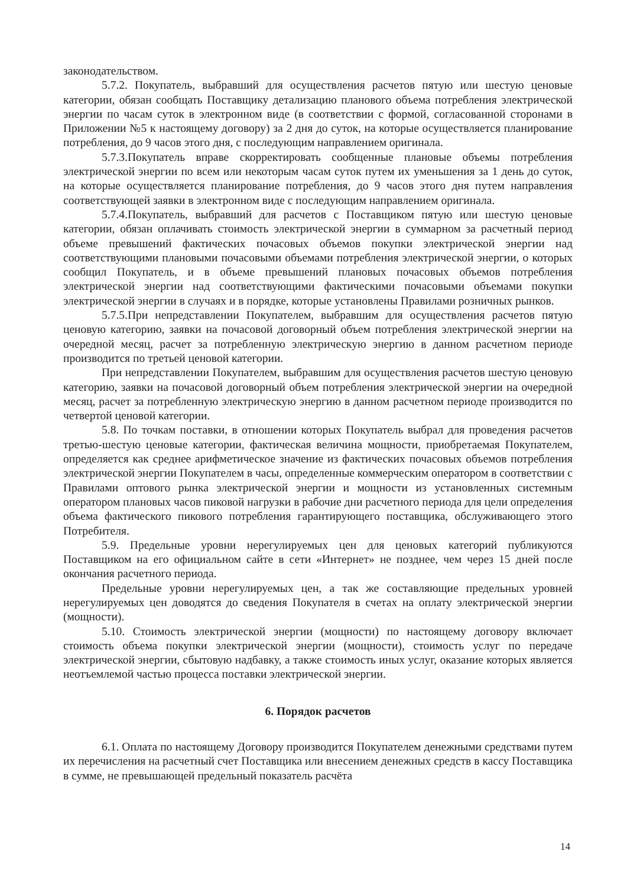законодательством.
5.7.2. Покупатель, выбравший для осуществления расчетов пятую или шестую ценовые категории, обязан сообщать Поставщику детализацию планового объема потребления электрической энергии по часам суток в электронном виде (в соответствии с формой, согласованной сторонами в Приложении №5 к настоящему договору) за 2 дня до суток, на которые осуществляется планирование потребления, до 9 часов этого дня, с последующим направлением оригинала.
5.7.3.Покупатель вправе скорректировать сообщенные плановые объемы потребления электрической энергии по всем или некоторым часам суток путем их уменьшения за 1 день до суток, на которые осуществляется планирование потребления, до 9 часов этого дня путем направления соответствующей заявки в электронном виде с последующим направлением оригинала.
5.7.4.Покупатель, выбравший для расчетов с Поставщиком пятую или шестую ценовые категории, обязан оплачивать стоимость электрической энергии в суммарном за расчетный период объеме превышений фактических почасовых объемов покупки электрической энергии над соответствующими плановыми почасовыми объемами потребления электрической энергии, о которых сообщил Покупатель, и в объеме превышений плановых почасовых объемов потребления электрической энергии над соответствующими фактическими почасовыми объемами покупки электрической энергии в случаях и в порядке, которые установлены Правилами розничных рынков.
5.7.5.При непредставлении Покупателем, выбравшим для осуществления расчетов пятую ценовую категорию, заявки на почасовой договорный объем потребления электрической энергии на очередной месяц, расчет за потребленную электрическую энергию в данном расчетном периоде производится по третьей ценовой категории.
При непредставлении Покупателем, выбравшим для осуществления расчетов шестую ценовую категорию, заявки на почасовой договорный объем потребления электрической энергии на очередной месяц, расчет за потребленную электрическую энергию в данном расчетном периоде производится по четвертой ценовой категории.
5.8. По точкам поставки, в отношении которых Покупатель выбрал для проведения расчетов третью-шестую ценовые категории, фактическая величина мощности, приобретаемая Покупателем, определяется как среднее арифметическое значение из фактических почасовых объемов потребления электрической энергии Покупателем в часы, определенные коммерческим оператором в соответствии с Правилами оптового рынка электрической энергии и мощности из установленных системным оператором плановых часов пиковой нагрузки в рабочие дни расчетного периода для цели определения объема фактического пикового потребления гарантирующего поставщика, обслуживающего этого Потребителя.
5.9. Предельные уровни нерегулируемых цен для ценовых категорий публикуются Поставщиком на его официальном сайте в сети «Интернет» не позднее, чем через 15 дней после окончания расчетного периода.
Предельные уровни нерегулируемых цен, а так же составляющие предельных уровней нерегулируемых цен доводятся до сведения Покупателя в счетах на оплату электрической энергии (мощности).
5.10. Стоимость электрической энергии (мощности) по настоящему договору включает стоимость объема покупки электрической энергии (мощности), стоимость услуг по передаче электрической энергии, сбытовую надбавку, а также стоимость иных услуг, оказание которых является неотъемлемой частью процесса поставки электрической энергии.
6. Порядок расчетов
6.1. Оплата по настоящему Договору производится Покупателем денежными средствами путем их перечисления на расчетный счет Поставщика или внесением денежных средств в кассу Поставщика в сумме, не превышающей предельный показатель расчёта
14